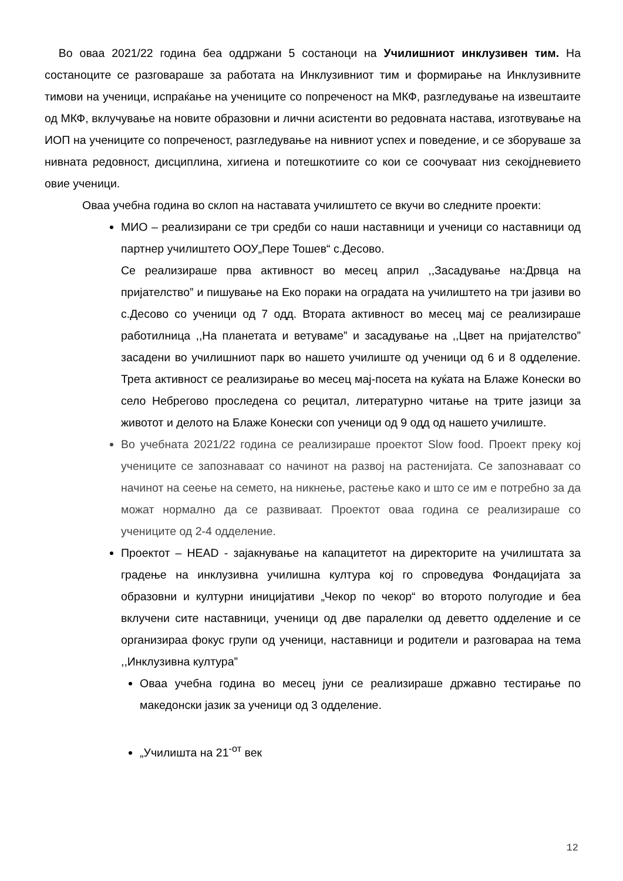Во оваа 2021/22 година беа оддржани 5 состаноци на Училишниот инклузивен тим. На состаноците се разговараше за работата на Инклузивниот тим и формирање на Инклузивните тимови на ученици, испраќање на учениците со попреченост на МКФ, разгледување на извештаите од МКФ, вклучување на новите образовни и лични асистенти во редовната настава, изготвување на ИОП на учениците со попреченост, разгледување на нивниот успех и поведение, и се зборуваше за нивната редовност, дисциплина, хигиена и потешкотиите со кои се соочуваат низ секојдневието овие ученици.
Оваа учебна година во склоп на наставата училиштето се вкучи во следните проекти:
МИО – реализирани се три средби со наши наставници и ученици со наставници од партнер училиштето ООУ„Пере Тошев“ с.Десово.
Се реализираше прва активност во месец април ,,Засадување на:Дрвца на пријателство” и пишување на Еко пораки на оградата на училиштето на три јазиви во с.Десово со ученици од 7 одд. Втората активност во месец мај се реализираше работилница ,,На планетата и ветуваме” и засадување на ,,Цвет на пријателство” засадени во училишниот парк во нашето училиште од ученици од 6 и 8 одделение. Трета активност се реализирање во месец мај-посета на куќата на Блаже Конески во село Небрегово проследена со рецитал, литературно читање на трите јазици за животот и делото на Блаже Конески соп ученици од 9 одд од нашето училиште.
Во учебната 2021/22 година се реализираше проектот Slow food. Проект преку кој учениците се запознаваат со начинот на развој на растенијата. Се запознаваат со начинот на сеење на семето, на никнење, растење како и што се им е потребно за да можат нормално да се развиваат. Проектот оваа година се реализираше со учениците од 2-4 одделение.
Проектот – HEAD - зајакнување на капацитетот на директорите на училиштата за градење на инклузивна училишна култура кој го спроведува Фондацијата за образовни и културни иницијативи „Чекор по чекор“ во второто полугодие и беа вклучени сите наставници, ученици од две паралелки од деветто одделение и се организираа фокус групи од ученици, наставници и родители и разговараа на тема ,,Инклузивна култура”
Оваа учебна година во месец јуни се реализираше државно тестирање по македонски јазик за ученици од 3 одделение.
„Училишта на 21<sup>-от</sup> век
12